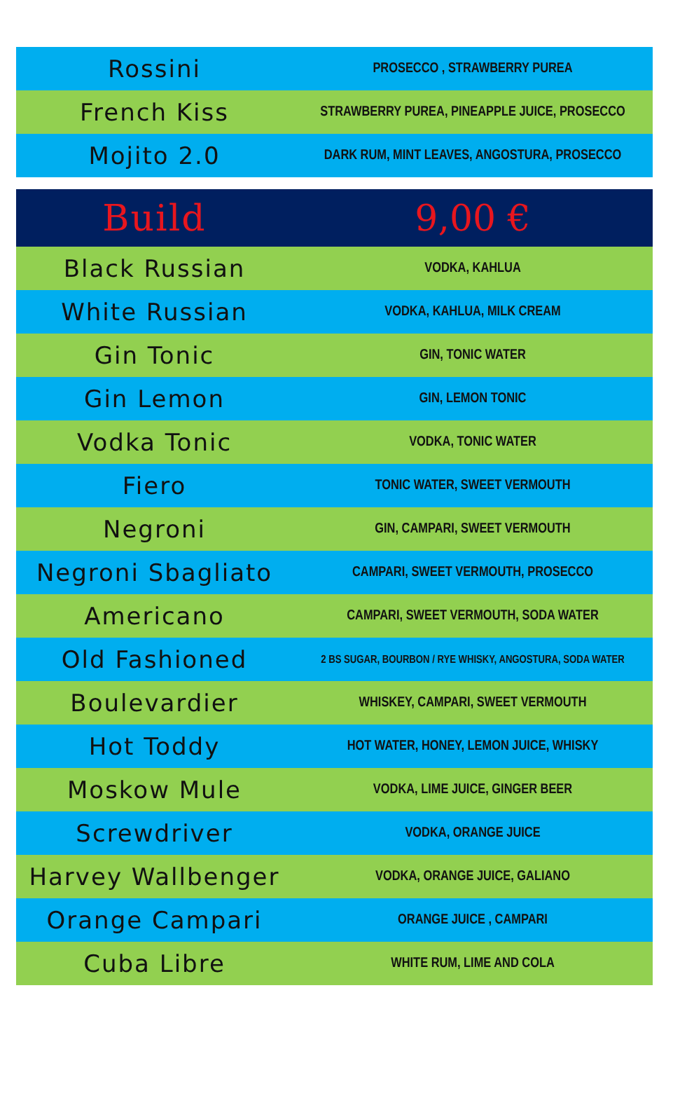| Rossini | PROSECCO , STRAWBERRY PUREA |
| French Kiss | STRAWBERRY PUREA, PINEAPPLE JUICE, PROSECCO |
| Mojito 2.0 | DARK RUM, MINT LEAVES, ANGOSTURA, PROSECCO |
| Build | 9,00 € |
| Black Russian | VODKA, KAHLUA |
| White Russian | VODKA, KAHLUA, MILK CREAM |
| Gin Tonic | GIN, TONIC WATER |
| Gin Lemon | GIN, LEMON TONIC |
| Vodka Tonic | VODKA, TONIC WATER |
| Fiero | TONIC WATER, SWEET VERMOUTH |
| Negroni | GIN, CAMPARI, SWEET VERMOUTH |
| Negroni Sbagliato | CAMPARI, SWEET VERMOUTH, PROSECCO |
| Americano | CAMPARI, SWEET VERMOUTH, SODA WATER |
| Old Fashioned | 2 BS SUGAR, BOURBON / RYE WHISKY, ANGOSTURA, SODA WATER |
| Boulevardier | WHISKEY, CAMPARI, SWEET VERMOUTH |
| Hot Toddy | HOT WATER, HONEY, LEMON JUICE, WHISKY |
| Moskow Mule | VODKA, LIME JUICE, GINGER BEER |
| Screwdriver | VODKA, ORANGE JUICE |
| Harvey Wallbenger | VODKA, ORANGE JUICE, GALIANO |
| Orange Campari | ORANGE JUICE , CAMPARI |
| Cuba Libre | WHITE RUM, LIME AND COLA |